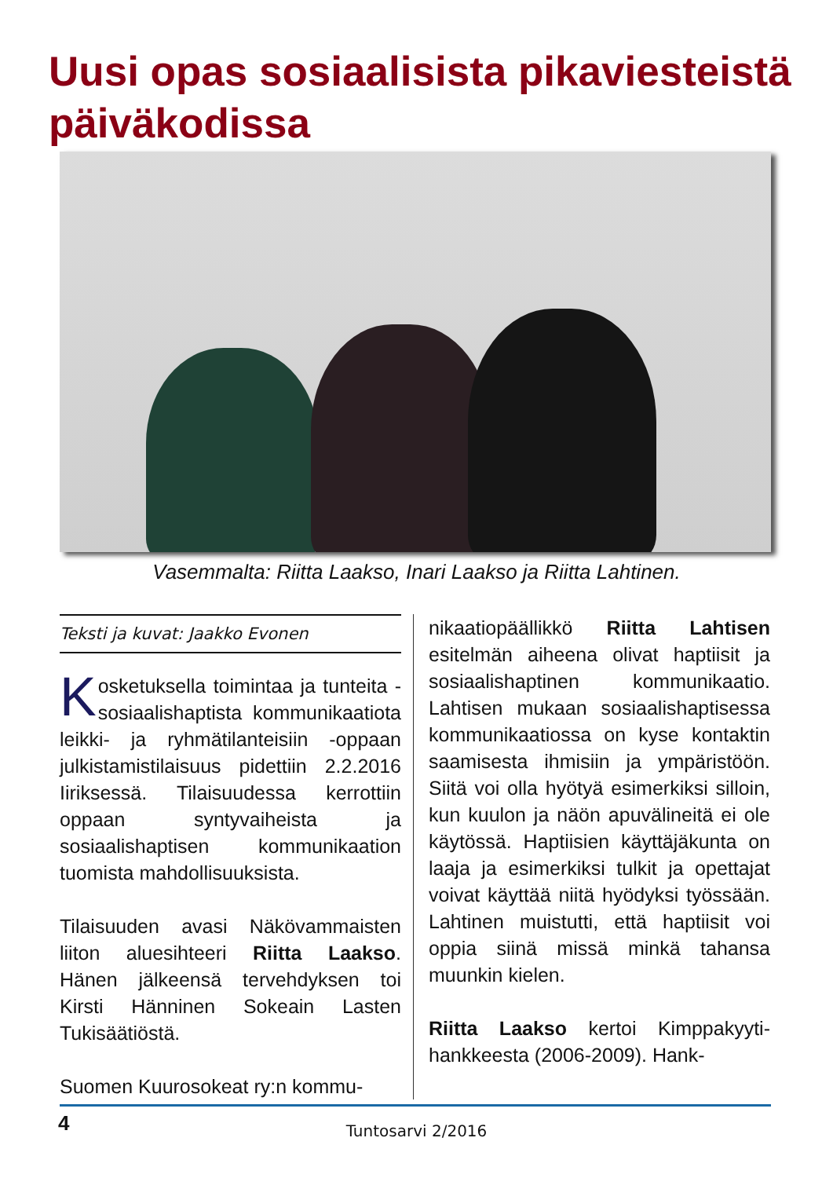Uusi opas sosiaalisista pikaviesteistä päiväkodissa
Vasemmalta: Riitta Laakso, Inari Laakso ja Riitta Lahtinen.
Teksti ja kuvat: Jaakko Evonen
Kosketuksella toimintaa ja tunteita - sosiaalishaptista kommunikaatiota leikki- ja ryhmätilanteisiin -oppaan julkistamistilaisuus pidettiin 2.2.2016 Iiriksessä. Tilaisuudessa kerrottiin oppaan syntyvaiheista ja sosiaalishaptisen kommunikaation tuomista mahdollisuuksista.
Tilaisuuden avasi Näkövammaisten liiton aluesihteeri Riitta Laakso. Hänen jälkeensä tervehdyksen toi Kirsti Hänninen Sokeain Lasten Tukisäätiöstä.
Suomen Kuurosokeat ry:n kommu-
nikaatiopäällikkö Riitta Lahtisen esitelmän aiheena olivat haptiisit ja sosiaalishaptinen kommunikaatio. Lahtisen mukaan sosiaalishaptisessa kommunikaatiossa on kyse kontaktin saamisesta ihmisiin ja ympäristöön. Siitä voi olla hyötyä esimerkiksi silloin, kun kuulon ja näön apuvälineitä ei ole käytössä. Haptiisien käyttäjäkunta on laaja ja esimerkiksi tulkit ja opettajat voivat käyttää niitä hyödyksi työssään. Lahtinen muistutti, että haptiisit voi oppia siinä missä minkä tahansa muunkin kielen.
Riitta Laakso kertoi Kimppakyyti-hankkeesta (2006-2009). Hank-
4
Tuntosarvi 2/2016